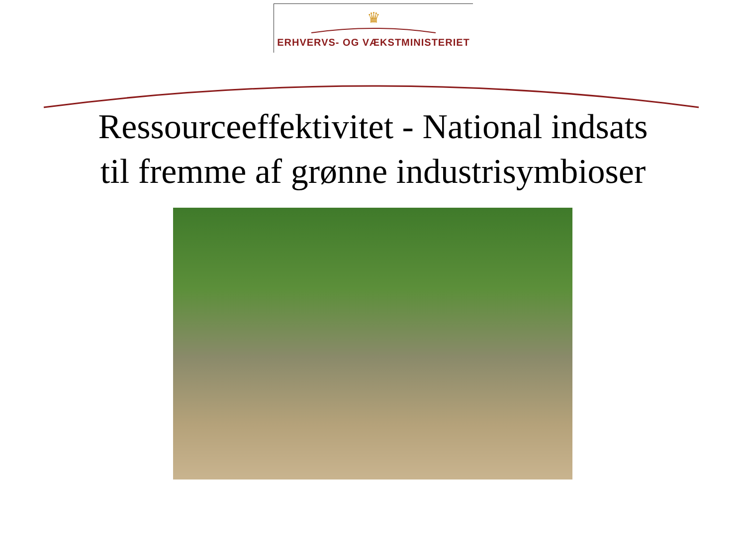♛
ERHVERVS- OG VÆKSTMINISTERIET
Ressourceeffektivitet - National indsats
til fremme af grønne industrisymbioser